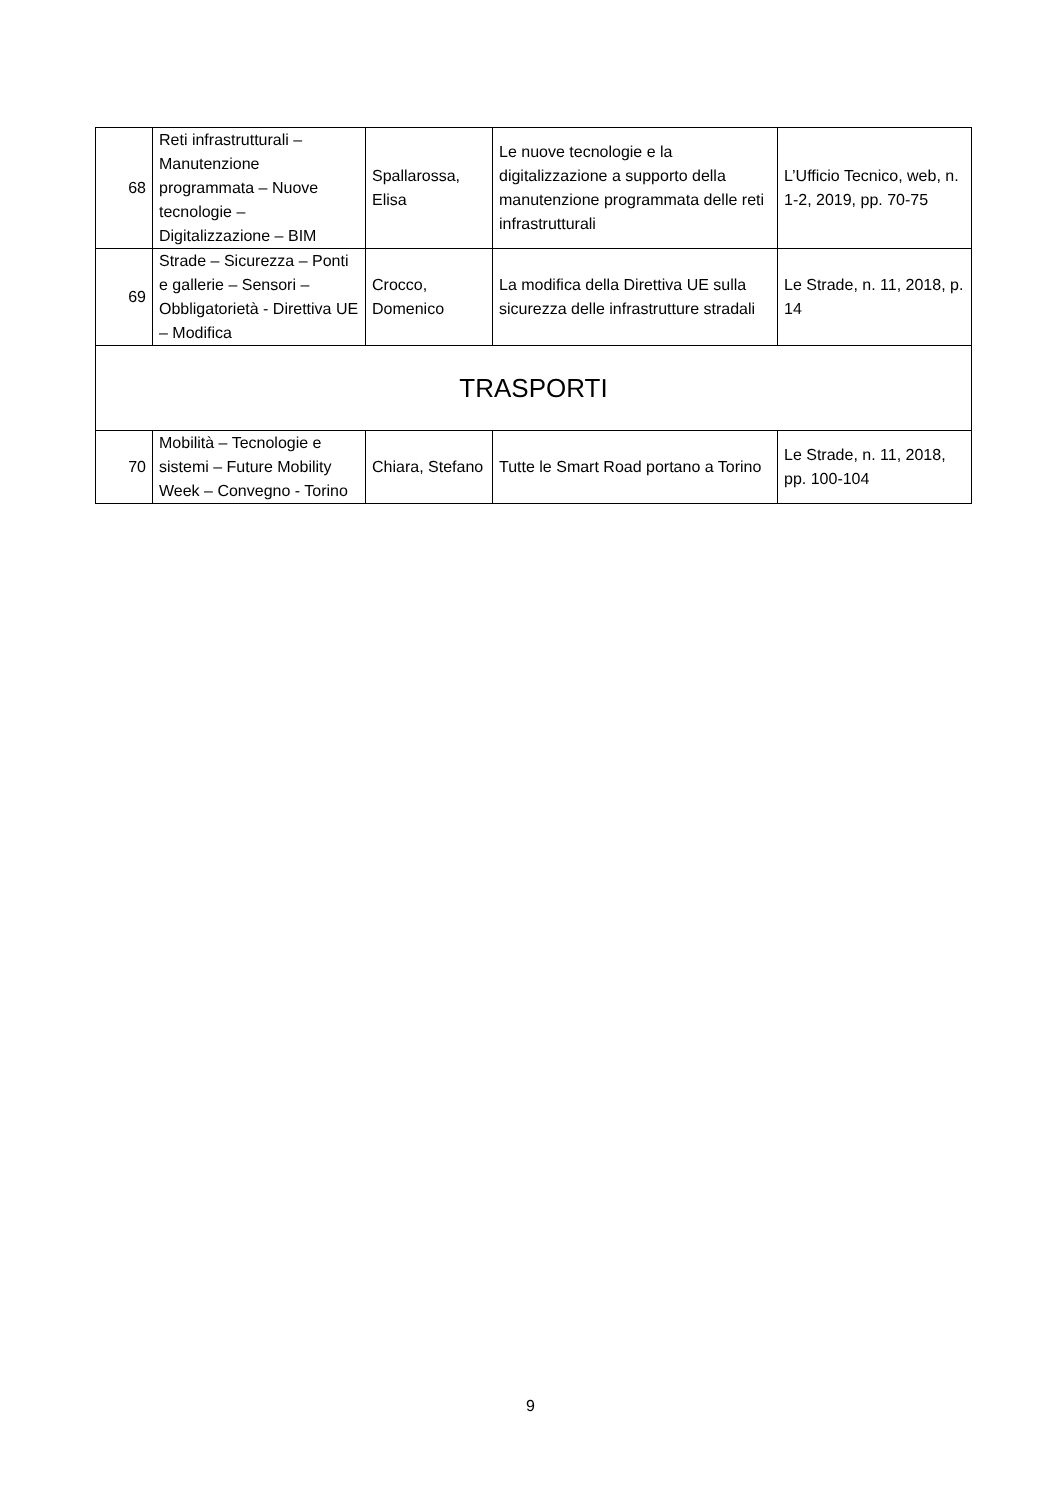| 68 | Reti infrastrutturali – Manutenzione programmata – Nuove tecnologie – Digitalizzazione – BIM | Spallarossa, Elisa | Le nuove tecnologie e la digitalizzazione a supporto della manutenzione programmata delle reti infrastrutturali | L’Ufficio Tecnico, web, n. 1-2, 2019, pp. 70-75 |
| 69 | Strade – Sicurezza – Ponti e gallerie – Sensori – Obbligatorietà - Direttiva UE – Modifica | Crocco, Domenico | La modifica della Direttiva UE sulla sicurezza delle infrastrutture stradali | Le Strade, n. 11, 2018, p. 14 |
| TRASPORTI | | | | |
| 70 | Mobilità – Tecnologie e sistemi – Future Mobility Week – Convegno - Torino | Chiara, Stefano | Tutte le Smart Road portano a Torino | Le Strade, n. 11, 2018, pp. 100-104 |
9